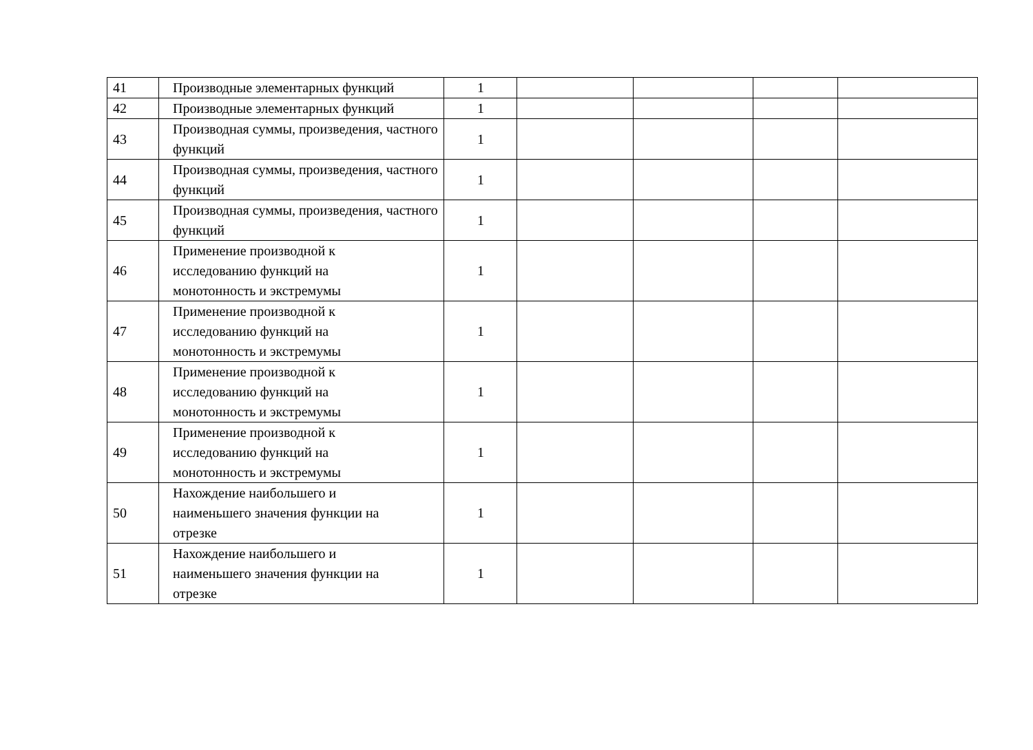| 41 | Производные элементарных функций | 1 | | | | |
| 42 | Производные элементарных функций | 1 | | | | |
| 43 | Производная суммы, произведения, частного функций | 1 | | | | |
| 44 | Производная суммы, произведения, частного функций | 1 | | | | |
| 45 | Производная суммы, произведения, частного функций | 1 | | | | |
| 46 | Применение производной к исследованию функций на монотонность и экстремумы | 1 | | | | |
| 47 | Применение производной к исследованию функций на монотонность и экстремумы | 1 | | | | |
| 48 | Применение производной к исследованию функций на монотонность и экстремумы | 1 | | | | |
| 49 | Применение производной к исследованию функций на монотонность и экстремумы | 1 | | | | |
| 50 | Нахождение наибольшего и наименьшего значения функции на отрезке | 1 | | | | |
| 51 | Нахождение наибольшего и наименьшего значения функции на отрезке | 1 | | | | |